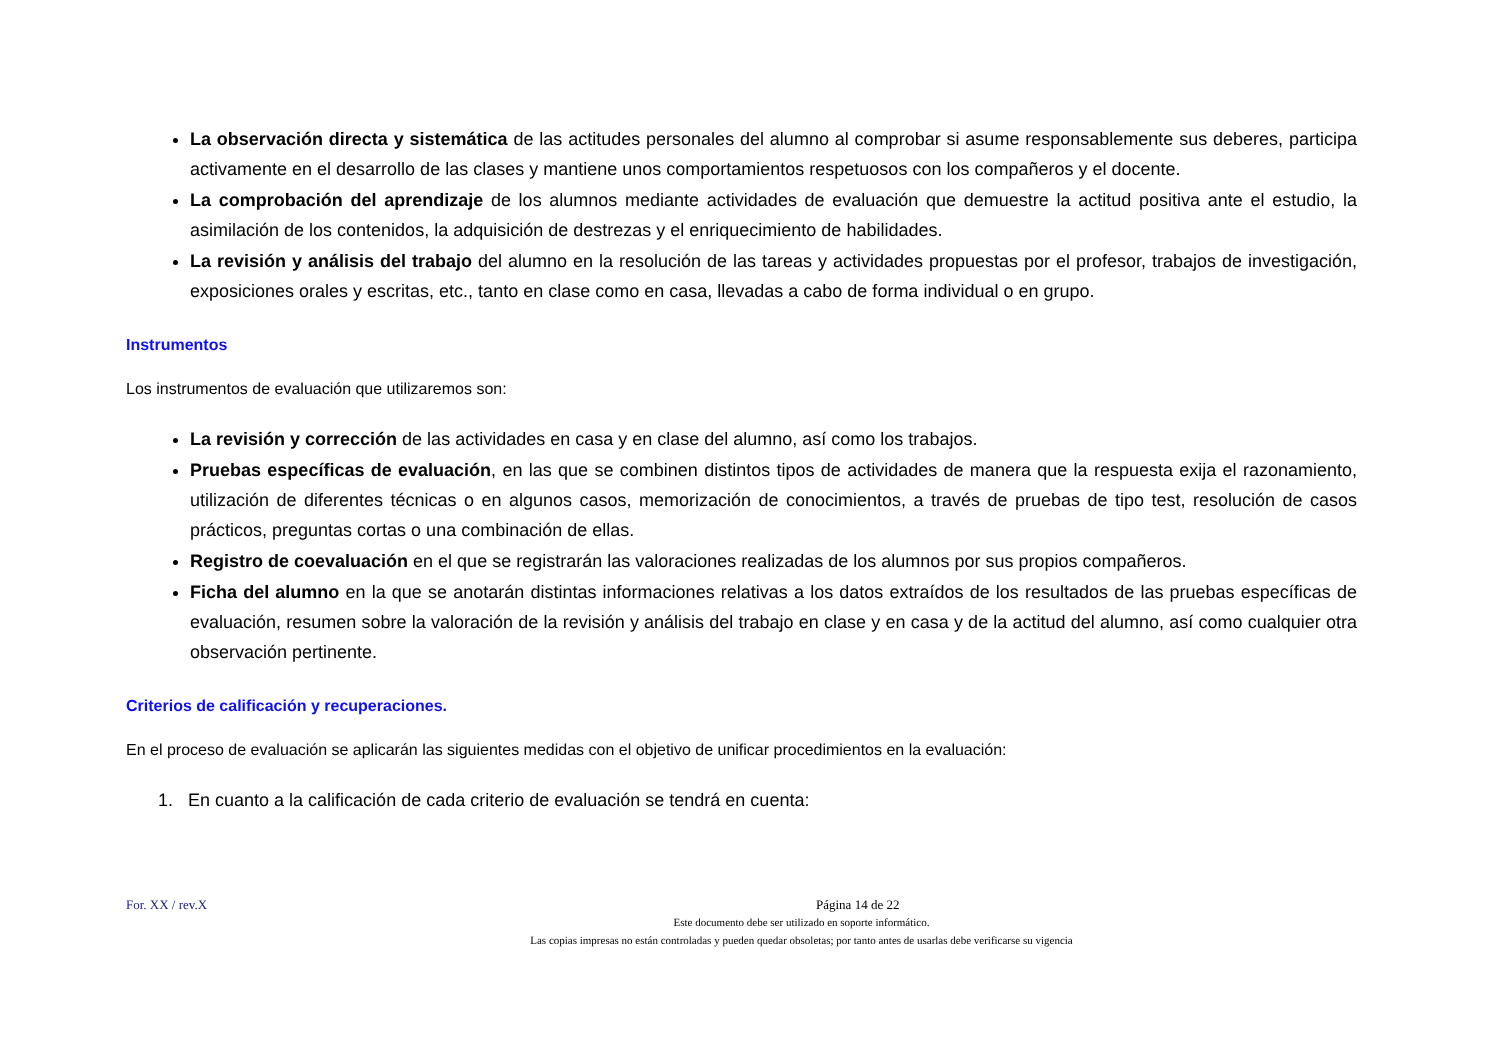La observación directa y sistemática de las actitudes personales del alumno al comprobar si asume responsablemente sus deberes, participa activamente en el desarrollo de las clases y mantiene unos comportamientos respetuosos con los compañeros y el docente.
La comprobación del aprendizaje de los alumnos mediante actividades de evaluación que demuestre la actitud positiva ante el estudio, la asimilación de los contenidos, la adquisición de destrezas y el enriquecimiento de habilidades.
La revisión y análisis del trabajo del alumno en la resolución de las tareas y actividades propuestas por el profesor, trabajos de investigación, exposiciones orales y escritas, etc., tanto en clase como en casa, llevadas a cabo de forma individual o en grupo.
Instrumentos
Los instrumentos de evaluación que utilizaremos son:
La revisión y corrección de las actividades en casa y en clase del alumno, así como los trabajos.
Pruebas específicas de evaluación, en las que se combinen distintos tipos de actividades de manera que la respuesta exija el razonamiento, utilización de diferentes técnicas o en algunos casos, memorización de conocimientos, a través de pruebas de tipo test, resolución de casos prácticos, preguntas cortas o una combinación de ellas.
Registro de coevaluación en el que se registrarán las valoraciones realizadas de los alumnos por sus propios compañeros.
Ficha del alumno en la que se anotarán distintas informaciones relativas a los datos extraídos de los resultados de las pruebas específicas de evaluación, resumen sobre la valoración de la revisión y análisis del trabajo en clase y en casa y de la actitud del alumno, así como cualquier otra observación pertinente.
Criterios de calificación y recuperaciones.
En el proceso de evaluación se aplicarán las siguientes medidas con el objetivo de unificar procedimientos en la evaluación:
1. En cuanto a la calificación de cada criterio de evaluación se tendrá en cuenta:
For. XX / rev.X Página 14 de 22
Este documento debe ser utilizado en soporte informático.
Las copias impresas no están controladas y pueden quedar obsoletas; por tanto antes de usarlas debe verificarse su vigencia